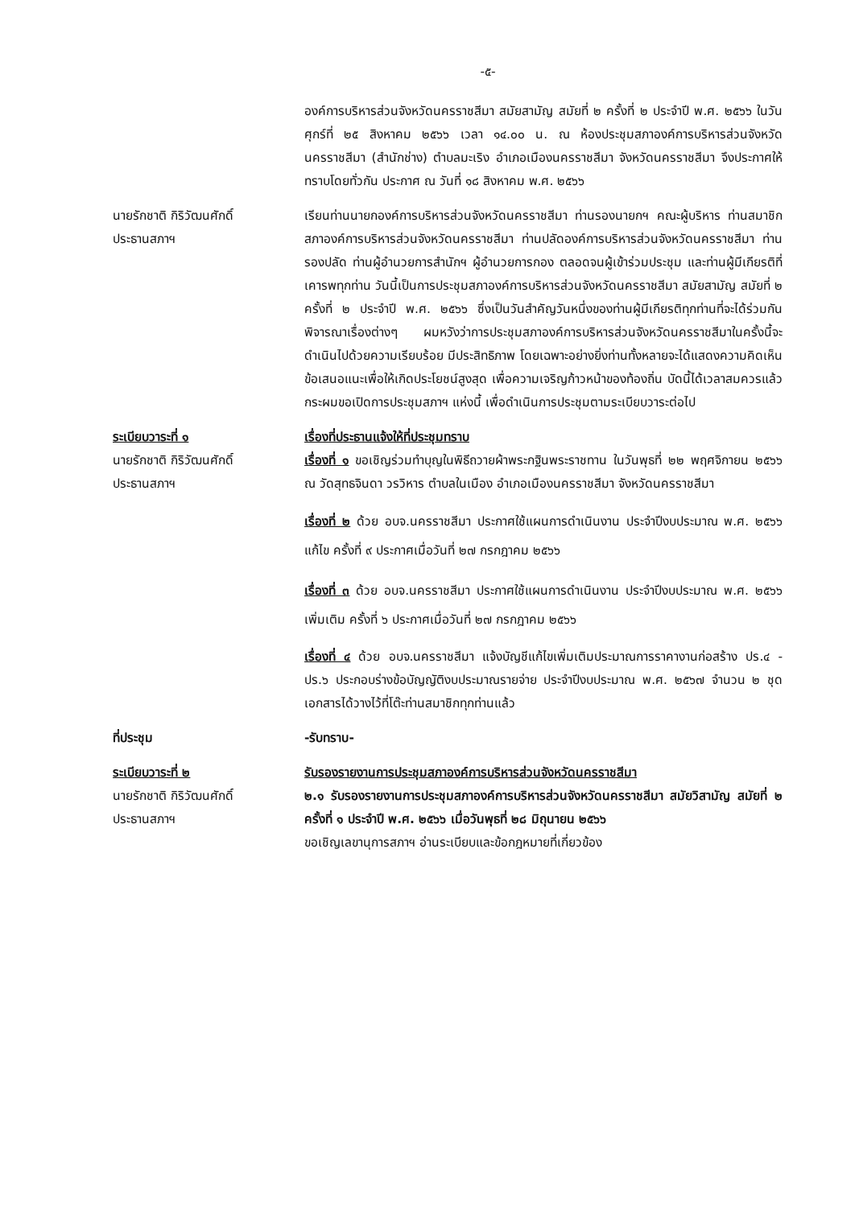-๕-
องค์การบริหารส่วนจังหวัดนครราชสีมา สมัยสามัญ สมัยที่ ๒ ครั้งที่ ๒ ประจำปี พ.ศ. ๒๕๖๖ ในวันศุกร์ที่ ๒๕ สิงหาคม ๒๕๖๖ เวลา ๑๔.๐๐ น. ณ ห้องประชุมสภาองค์การบริหารส่วนจังหวัดนครราชสีมา (สำนักช่าง) ตำบลมะเริง อำเภอเมืองนครราชสีมา จังหวัดนครราชสีมา จึงประกาศให้ทราบโดยทั่วกัน ประกาศ ณ วันที่ ๑๘ สิงหาคม พ.ศ. ๒๕๖๖
นายรักชาติ กิริวัฒนศักดิ์
ประธานสภาฯ
เรียนท่านนายกองค์การบริหารส่วนจังหวัดนครราชสีมา ท่านรองนายกฯ คณะผู้บริหาร ท่านสมาชิกสภาองค์การบริหารส่วนจังหวัดนครราชสีมา ท่านปลัดองค์การบริหารส่วนจังหวัดนครราชสีมา ท่านรองปลัด ท่านผู้อำนวยการสำนักฯ ผู้อำนวยการกอง ตลอดจนผู้เข้าร่วมประชุม และท่านผู้มีเกียรติที่เคารพทุกท่าน วันนี้เป็นการประชุมสภาองค์การบริหารส่วนจังหวัดนครราชสีมา สมัยสามัญ สมัยที่ ๒ ครั้งที่ ๒ ประจำปี พ.ศ. ๒๕๖๖ ซึ่งเป็นวันสำคัญวันหนึ่งของท่านผู้มีเกียรติทุกท่านที่จะได้ร่วมกันพิจารณาเรื่องต่างๆ ผมหวังว่าการประชุมสภาองค์การบริหารส่วนจังหวัดนครราชสีมาในครั้งนี้จะดำเนินไปด้วยความเรียบร้อย มีประสิทธิภาพ โดยเฉพาะอย่างยิ่งท่านทั้งหลายจะได้แสดงความคิดเห็น ข้อเสนอแนะเพื่อให้เกิดประโยชน์สูงสุด เพื่อความเจริญก้าวหน้าของท้องถิ่น บัดนี้ได้เวลาสมควรแล้ว กระผมขอเปิดการประชุมสภาฯ แห่งนี้ เพื่อดำเนินการประชุมตามระเบียบวาระต่อไป
ระเบียบวาระที่ ๑
นายรักชาติ กิริวัฒนศักดิ์
ประธานสภาฯ
เรื่องที่ประธานแจ้งให้ที่ประชุมทราบ
เรื่องที่ ๑ ขอเชิญร่วมทำบุญในพิธีถวายผ้าพระกฐินพระราชทาน ในวันพุธที่ ๒๒ พฤศจิกายน ๒๕๖๖ ณ วัดสุทธจินดา วรวิหาร ตำบลในเมือง อำเภอเมืองนครราชสีมา จังหวัดนครราชสีมา
เรื่องที่ ๒ ด้วย อบจ.นครราชสีมา ประกาศใช้แผนการดำเนินงาน ประจำปีงบประมาณ พ.ศ. ๒๕๖๖ แก้ไข ครั้งที่ ๙ ประกาศเมื่อวันที่ ๒๗ กรกฎาคม ๒๕๖๖
เรื่องที่ ๓ ด้วย อบจ.นครราชสีมา ประกาศใช้แผนการดำเนินงาน ประจำปีงบประมาณ พ.ศ. ๒๕๖๖ เพิ่มเติม ครั้งที่ ๖ ประกาศเมื่อวันที่ ๒๗ กรกฎาคม ๒๕๖๖
เรื่องที่ ๔ ด้วย อบจ.นครราชสีมา แจ้งบัญชีแก้ไขเพิ่มเติมประมาณการราคางานก่อสร้าง ปร.๔ - ปร.๖ ประกอบร่างข้อบัญญัติงบประมาณรายจ่าย ประจำปีงบประมาณ พ.ศ. ๒๕๖๗ จำนวน ๒ ชุด เอกสารได้วางไว้ที่โต๊ะท่านสมาชิกทุกท่านแล้ว
ที่ประชุม -รับทราบ-
ระเบียบวาระที่ ๒
นายรักชาติ กิริวัฒนศักดิ์
ประธานสภาฯ
รับรองรายงานการประชุมสภาองค์การบริหารส่วนจังหวัดนครราชสีมา
๒.๑ รับรองรายงานการประชุมสภาองค์การบริหารส่วนจังหวัดนครราชสีมา สมัยวิสามัญ สมัยที่ ๒ ครั้งที่ ๑ ประจำปี พ.ศ. ๒๕๖๖ เมื่อวันพุธที่ ๒๘ มิถุนายน ๒๕๖๖
ขอเชิญเลขานุการสภาฯ อ่านระเบียบและข้อกฎหมายที่เกี่ยวข้อง